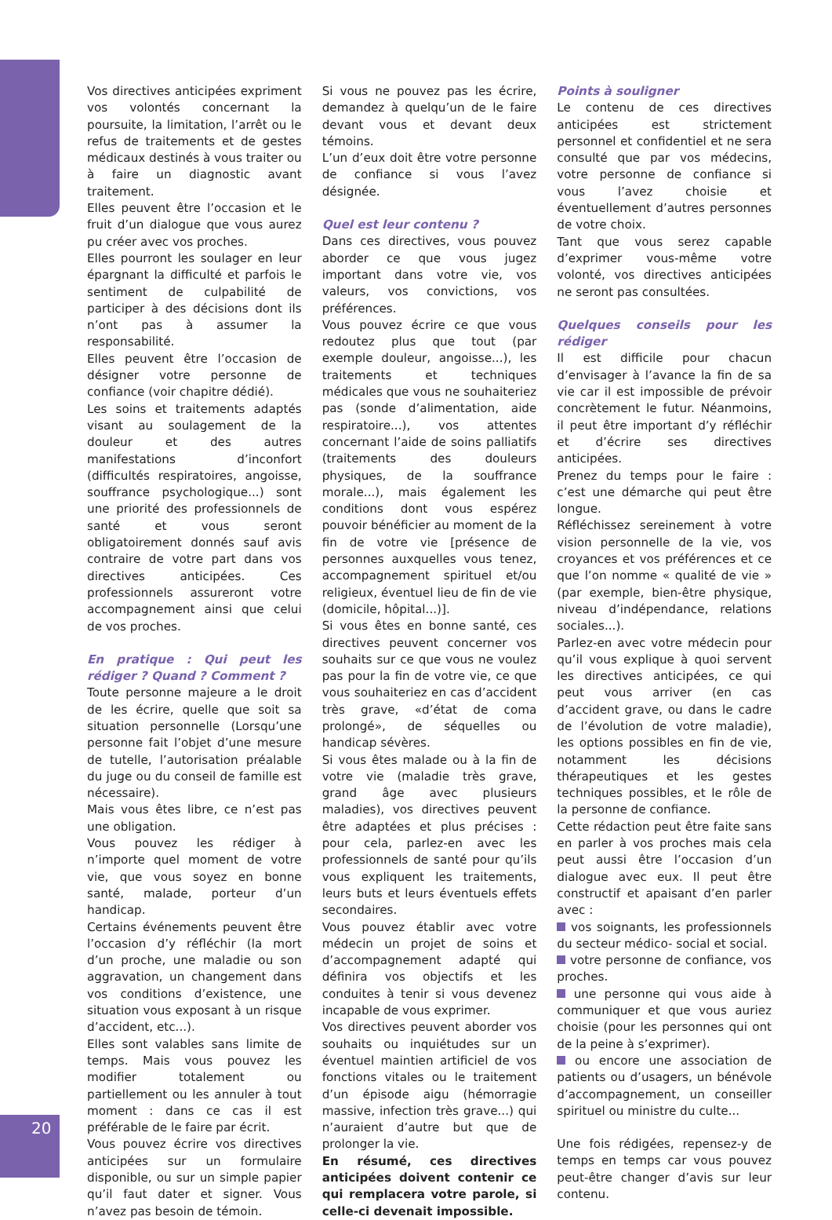20
Vos directives anticipées expriment vos volontés concernant la poursuite, la limitation, l’arrêt ou le refus de traitements et de gestes médicaux destinés à vous traiter ou à faire un diagnostic avant traitement.
Elles peuvent être l’occasion et le fruit d’un dialogue que vous aurez pu créer avec vos proches.
Elles pourront les soulager en leur épargnant la difficulté et parfois le sentiment de culpabilité de participer à des décisions dont ils n’ont pas à assumer la responsabilité.
Elles peuvent être l’occasion de désigner votre personne de confiance (voir chapitre dédié).
Les soins et traitements adaptés visant au soulagement de la douleur et des autres manifestations d’inconfort (difficultés respiratoires, angoisse, souffrance psychologique...) sont une priorité des professionnels de santé et vous seront obligatoirement donnés sauf avis contraire de votre part dans vos directives anticipées. Ces professionnels assureront votre accompagnement ainsi que celui de vos proches.
En pratique : Qui peut les rédiger ? Quand ? Comment ?
Toute personne majeure a le droit de les écrire, quelle que soit sa situation personnelle (Lorsqu’une personne fait l’objet d’une mesure de tutelle, l’autorisation préalable du juge ou du conseil de famille est nécessaire).
Mais vous êtes libre, ce n’est pas une obligation.
Vous pouvez les rédiger à n’importe quel moment de votre vie, que vous soyez en bonne santé, malade, porteur d’un handicap.
Certains événements peuvent être l’occasion d’y réfléchir (la mort d’un proche, une maladie ou son aggravation, un changement dans vos conditions d’existence, une situation vous exposant à un risque d’accident, etc...).
Elles sont valables sans limite de temps. Mais vous pouvez les modifier totalement ou partiellement ou les annuler à tout moment : dans ce cas il est préférable de le faire par écrit.
Vous pouvez écrire vos directives anticipées sur un formulaire disponible, ou sur un simple papier qu’il faut dater et signer. Vous n’avez pas besoin de témoin.
Si vous ne pouvez pas les écrire, demandez à quelqu’un de le faire devant vous et devant deux témoins.
L’un d’eux doit être votre personne de confiance si vous l’avez désignée.
Quel est leur contenu ?
Dans ces directives, vous pouvez aborder ce que vous jugez important dans votre vie, vos valeurs, vos convictions, vos préférences.
Vous pouvez écrire ce que vous redoutez plus que tout (par exemple douleur, angoisse...), les traitements et techniques médicales que vous ne souhaiteriez pas (sonde d’alimentation, aide respiratoire...), vos attentes concernant l’aide de soins palliatifs (traitements des douleurs physiques, de la souffrance morale...), mais également les conditions dont vous espérez pouvoir bénéficier au moment de la fin de votre vie [présence de personnes auxquelles vous tenez, accompagnement spirituel et/ou religieux, éventuel lieu de fin de vie (domicile, hôpital...)].
Si vous êtes en bonne santé, ces directives peuvent concerner vos souhaits sur ce que vous ne voulez pas pour la fin de votre vie, ce que vous souhaiteriez en cas d’accident très grave, «d’état de coma prolongé», de séquelles ou handicap sévères.
Si vous êtes malade ou à la fin de votre vie (maladie très grave, grand âge avec plusieurs maladies), vos directives peuvent être adaptées et plus précises : pour cela, parlez-en avec les professionnels de santé pour qu’ils vous expliquent les traitements, leurs buts et leurs éventuels effets secondaires.
Vous pouvez établir avec votre médecin un projet de soins et d’accompagnement adapté qui définira vos objectifs et les conduites à tenir si vous devenez incapable de vous exprimer.
Vos directives peuvent aborder vos souhaits ou inquiétudes sur un éventuel maintien artificiel de vos fonctions vitales ou le traitement d’un épisode aigu (hémorragie massive, infection très grave...) qui n’auraient d’autre but que de prolonger la vie.
En résumé, ces directives anticipées doivent contenir ce qui remplacera votre parole, si celle-ci devenait impossible.
Points à souligner
Le contenu de ces directives anticipées est strictement personnel et confidentiel et ne sera consulté que par vos médecins, votre personne de confiance si vous l’avez choisie et éventuellement d’autres personnes de votre choix.
Tant que vous serez capable d’exprimer vous-même votre volonté, vos directives anticipées ne seront pas consultées.
Quelques conseils pour les rédiger
Il est difficile pour chacun d’envisager à l’avance la fin de sa vie car il est impossible de prévoir concrètement le futur. Néanmoins, il peut être important d’y réfléchir et d’écrire ses directives anticipées.
Prenez du temps pour le faire : c’est une démarche qui peut être longue.
Réfléchissez sereinement à votre vision personnelle de la vie, vos croyances et vos préférences et ce que l’on nomme « qualité de vie » (par exemple, bien-être physique, niveau d’indépendance, relations sociales...).
Parlez-en avec votre médecin pour qu’il vous explique à quoi servent les directives anticipées, ce qui peut vous arriver (en cas d’accident grave, ou dans le cadre de l’évolution de votre maladie), les options possibles en fin de vie, notamment les décisions thérapeutiques et les gestes techniques possibles, et le rôle de la personne de confiance.
Cette rédaction peut être faite sans en parler à vos proches mais cela peut aussi être l’occasion d’un dialogue avec eux. Il peut être constructif et apaisant d’en parler avec :
vos soignants, les professionnels du secteur médico- social et social.
votre personne de confiance, vos proches.
une personne qui vous aide à communiquer et que vous auriez choisie (pour les personnes qui ont de la peine à s’exprimer).
ou encore une association de patients ou d’usagers, un bénévole d’accompagnement, un conseiller spirituel ou ministre du culte...
Une fois rédigées, repensez-y de temps en temps car vous pouvez peut-être changer d’avis sur leur contenu.